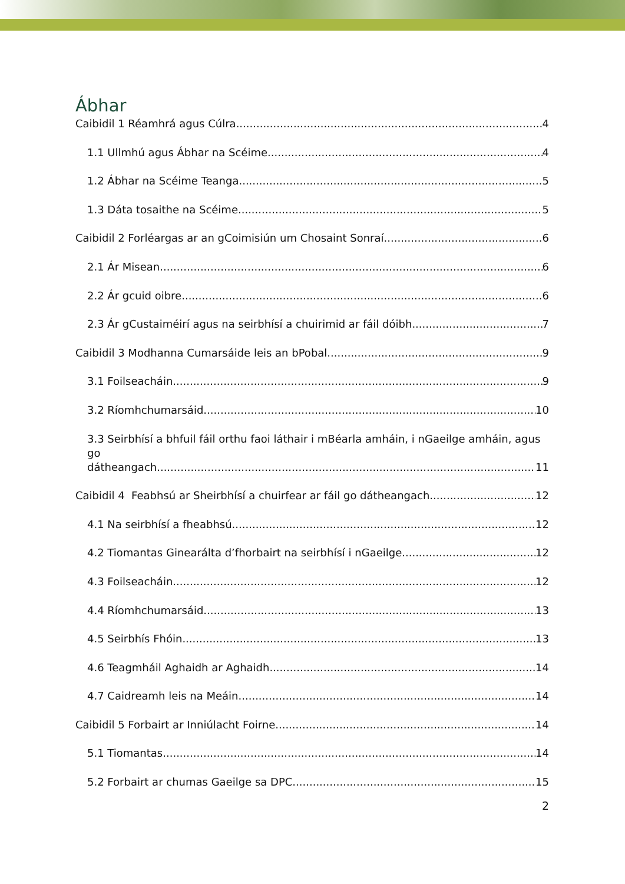Ábhar
Caibidil 1 Réamhrá agus Cúlra 4
1.1 Ullmhú agus Ábhar na Scéime 4
1.2 Ábhar na Scéime Teanga 5
1.3 Dáta tosaithe na Scéime 5
Caibidil 2 Forléargas ar an gCoimisiún um Chosaint Sonraí 6
2.1 Ár Misean 6
2.2 Ár gcuid oibre 6
2.3 Ár gCustaiméirí agus na seirbhísí a chuirimid ar fáil dóibh 7
Caibidil 3 Modhanna Cumarsáide leis an bPobal 9
3.1 Foilseacháin 9
3.2 Ríomhchumarsáid 10
3.3 Seirbhísí a bhfuil fáil orthu faoi láthair i mBéarla amháin, i nGaeilge amháin, agus go
dátheangach 11
Caibidil 4 Feabhsú ar Sheirbhísí a chuirfear ar fáil go dátheangach 12
4.1 Na seirbhísí a fheabhsú 12
4.2 Tiomantas Ginearálta d’fhorbairt na seirbhísí i nGaeilge 12
4.3 Foilseacháin 12
4.4 Ríomhchumarsáid 13
4.5 Seirbhís Fhóin 13
4.6 Teagmháil Aghaidh ar Aghaidh 14
4.7 Caidreamh leis na Meáin 14
Caibidil 5 Forbairt ar Inniúlacht Foirne 14
5.1 Tiomantas 14
5.2 Forbairt ar chumas Gaeilge sa DPC 15
2